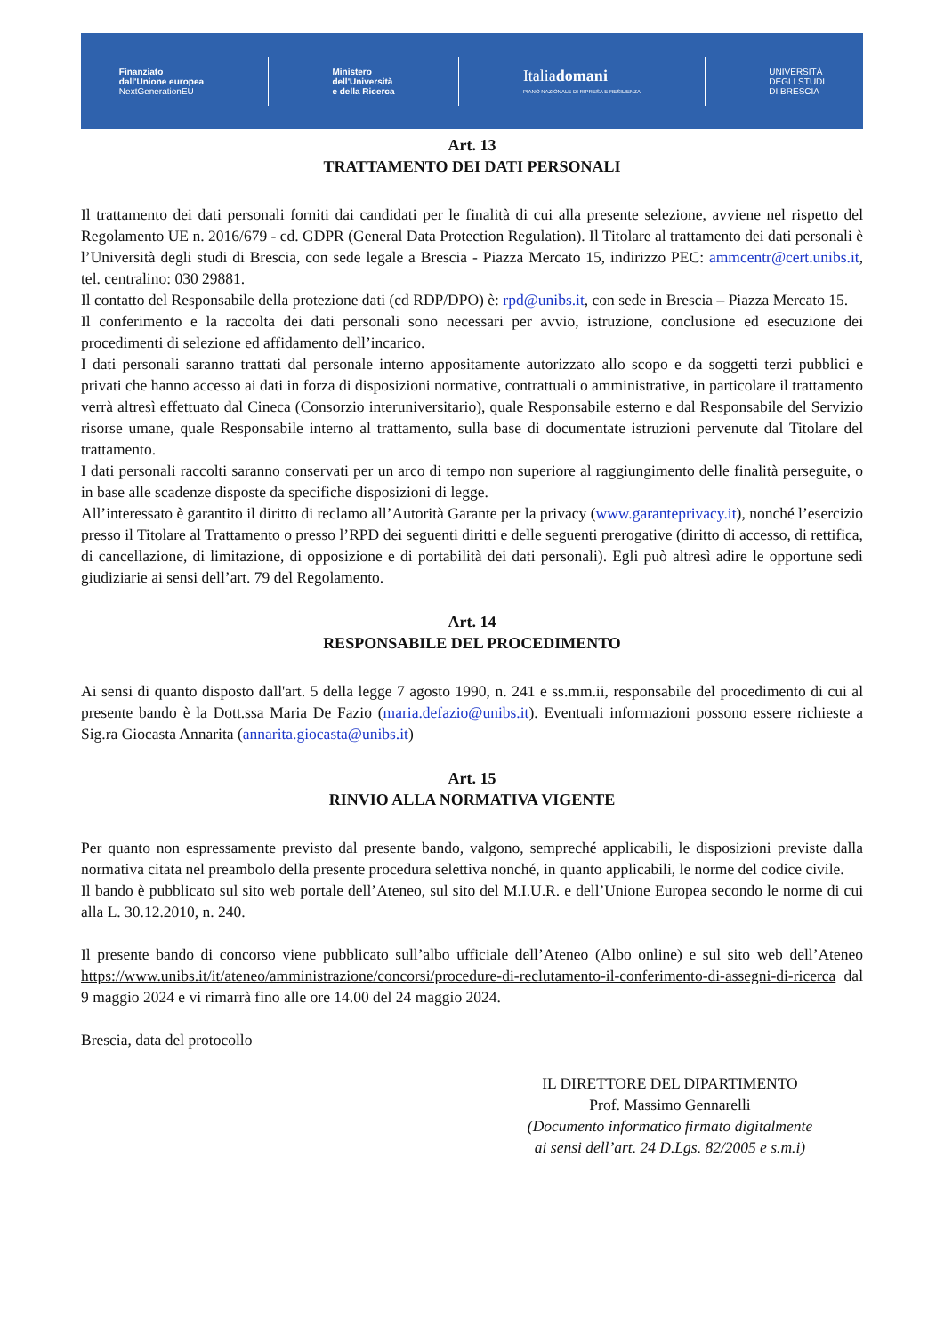Finanziato
dall'Unione europea
NextGenerationEU
Ministero
dell'Università
e della Ricerca
Italiadomani
PIANO NAZIONALE DI RIPRESA E RESILIENZA
UNIVERSITÀ
DEGLI STUDI
DI BRESCIA
Art. 13
TRATTAMENTO DEI DATI PERSONALI
Il trattamento dei dati personali forniti dai candidati per le finalità di cui alla presente selezione, avviene nel rispetto del Regolamento UE n. 2016/679 - cd. GDPR (General Data Protection Regulation). Il Titolare al trattamento dei dati personali è l’Università degli studi di Brescia, con sede legale a Brescia - Piazza Mercato 15, indirizzo PEC: ammcentr@cert.unibs.it, tel. centralino: 030 29881.
Il contatto del Responsabile della protezione dati (cd RDP/DPO) è: rpd@unibs.it, con sede in Brescia – Piazza Mercato 15.
Il conferimento e la raccolta dei dati personali sono necessari per avvio, istruzione, conclusione ed esecuzione dei procedimenti di selezione ed affidamento dell’incarico.
I dati personali saranno trattati dal personale interno appositamente autorizzato allo scopo e da soggetti terzi pubblici e privati che hanno accesso ai dati in forza di disposizioni normative, contrattuali o amministrative, in particolare il trattamento verrà altresì effettuato dal Cineca (Consorzio interuniversitario), quale Responsabile esterno e dal Responsabile del Servizio risorse umane, quale Responsabile interno al trattamento, sulla base di documentate istruzioni pervenute dal Titolare del trattamento.
I dati personali raccolti saranno conservati per un arco di tempo non superiore al raggiungimento delle finalità perseguite, o in base alle scadenze disposte da specifiche disposizioni di legge.
All’interessato è garantito il diritto di reclamo all’Autorità Garante per la privacy (www.garanteprivacy.it), nonché l’esercizio presso il Titolare al Trattamento o presso l’RPD dei seguenti diritti e delle seguenti prerogative (diritto di accesso, di rettifica, di cancellazione, di limitazione, di opposizione e di portabilità dei dati personali). Egli può altresì adire le opportune sedi giudiziarie ai sensi dell’art. 79 del Regolamento.
Art. 14
RESPONSABILE DEL PROCEDIMENTO
Ai sensi di quanto disposto dall'art. 5 della legge 7 agosto 1990, n. 241 e ss.mm.ii, responsabile del procedimento di cui al presente bando è la Dott.ssa Maria De Fazio (maria.defazio@unibs.it). Eventuali informazioni possono essere richieste a Sig.ra Giocasta Annarita (annarita.giocasta@unibs.it)
Art. 15
RINVIO ALLA NORMATIVA VIGENTE
Per quanto non espressamente previsto dal presente bando, valgono, sempreché applicabili, le disposizioni previste dalla normativa citata nel preambolo della presente procedura selettiva nonché, in quanto applicabili, le norme del codice civile.
Il bando è pubblicato sul sito web portale dell’Ateneo, sul sito del M.I.U.R. e dell’Unione Europea secondo le norme di cui alla L. 30.12.2010, n. 240.
Il presente bando di concorso viene pubblicato sull’albo ufficiale dell’Ateneo (Albo online) e sul sito web dell’Ateneo https://www.unibs.it/it/ateneo/amministrazione/concorsi/procedure-di-reclutamento-il-conferimento-di-assegni-di-ricerca dal 9 maggio 2024 e vi rimarrà fino alle ore 14.00 del 24 maggio 2024.
Brescia, data del protocollo
IL DIRETTORE DEL DIPARTIMENTO
Prof. Massimo Gennarelli
(Documento informatico firmato digitalmente
ai sensi dell’art. 24 D.Lgs. 82/2005 e s.m.i)